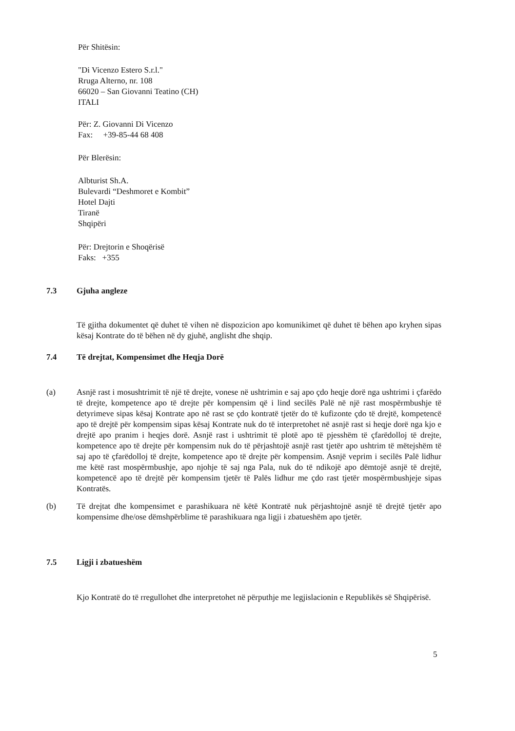Për Shitësin:
"Di Vicenzo Estero S.r.l."
Rruga Alterno, nr. 108
66020 – San Giovanni Teatino (CH)
ITALI
Për: Z. Giovanni Di Vicenzo
Fax: +39-85-44 68 408
Për Blerësin:
Albturist Sh.A.
Bulevardi “Deshmoret e Kombit”
Hotel Dajti
Tiranë
Shqipëri
Për: Drejtorin e Shoqërisë
Faks: +355
7.3 Gjuha angleze
Të gjitha dokumentet që duhet të vihen në dispozicion apo komunikimet që duhet të bëhen apo kryhen sipas kësaj Kontrate do të bëhen në dy gjuhë, anglisht dhe shqip.
7.4 Të drejtat, Kompensimet dhe Heqja Dorë
(a) Asnjë rast i mosushtrimit të një të drejte, vonese në ushtrimin e saj apo çdo heqje dorë nga ushtrimi i çfarëdo të drejte, kompetence apo të drejte për kompensim që i lind secilës Palë në një rast mospërmbushje të detyrimeve sipas kësaj Kontrate apo në rast se çdo kontratë tjetër do të kufizonte çdo të drejtë, kompetencë apo të drejtë për kompensim sipas kësaj Kontrate nuk do të interpretohet në asnjë rast si heqje dorë nga kjo e drejtë apo pranim i heqjes dorë. Asnjë rast i ushtrimit të plotë apo të pjesshëm të çfarëdolloj të drejte, kompetence apo të drejte për kompensim nuk do të përjashtojë asnjë rast tjetër apo ushtrim të mëtejshëm të saj apo të çfarëdolloj të drejte, kompetence apo të drejte për kompensim. Asnjë veprim i secilës Palë lidhur me këtë rast mospërmbushje, apo njohje të saj nga Pala, nuk do të ndikojë apo dëmtojë asnjë të drejtë, kompetencë apo të drejtë për kompensim tjetër të Palës lidhur me çdo rast tjetër mospërmbushjeje sipas Kontratës.
(b) Të drejtat dhe kompensimet e parashikuara në këtë Kontratë nuk përjashtojnë asnjë të drejtë tjetër apo kompensime dhe/ose dëmshpërblime të parashikuara nga ligji i zbatueshëm apo tjetër.
7.5 Ligji i zbatueshëm
Kjo Kontratë do të rregullohet dhe interpretohet në përputhje me legjislacionin e Republikës së Shqipërisë.
5